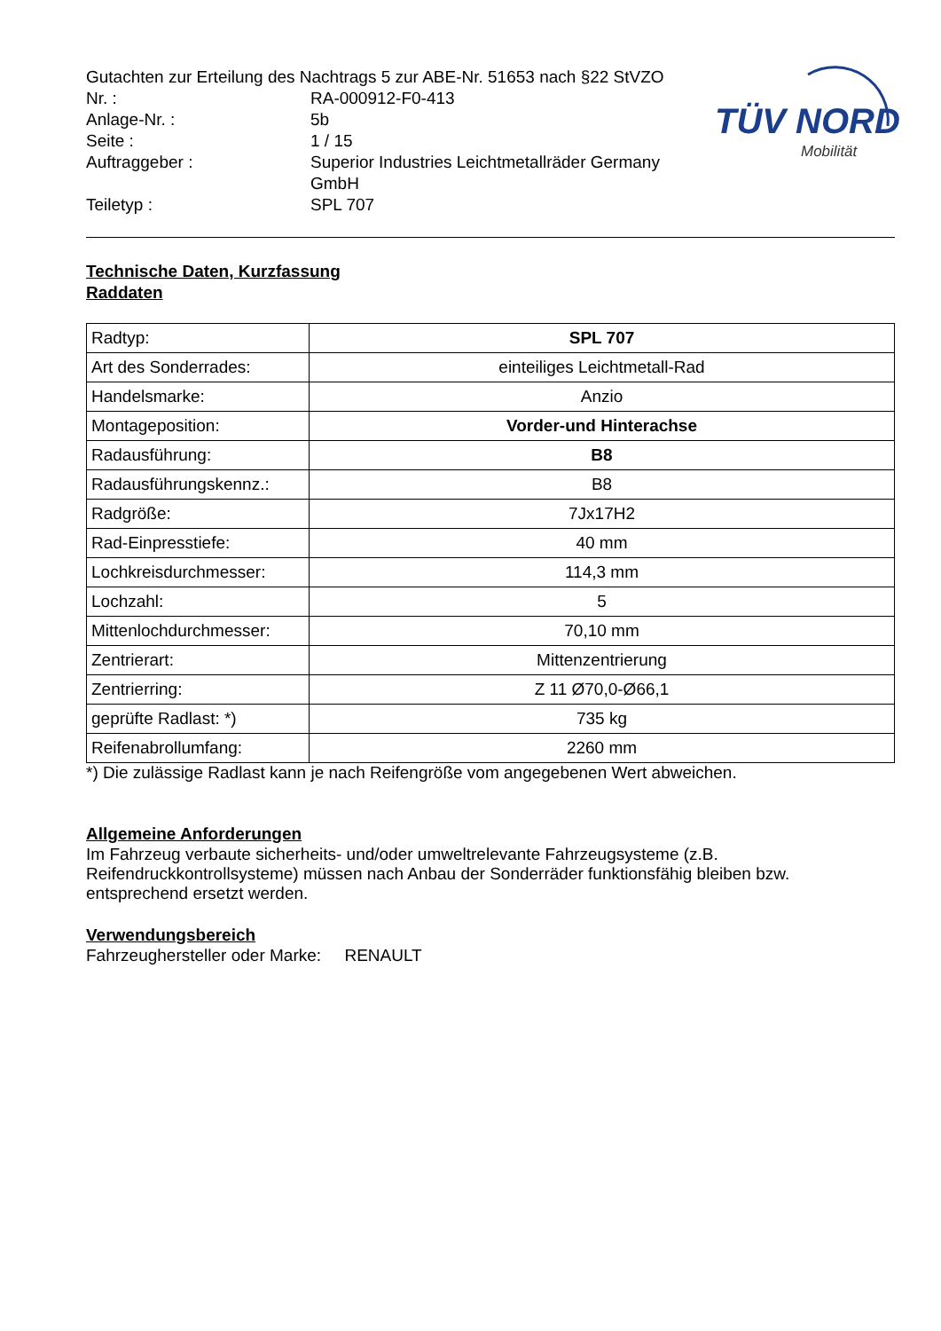TÜV NORD
Mobilität
Gutachten zur Erteilung des Nachtrags 5 zur ABE-Nr. 51653 nach §22 StVZO
Nr. : RA-000912-F0-413
Anlage-Nr. : 5b
Seite : 1 / 15
Auftraggeber : Superior Industries Leichtmetallräder Germany GmbH
Teiletyp : SPL 707
Technische Daten, Kurzfassung
Raddaten
| Radtyp: | SPL 707 |
| Art des Sonderrades: | einteiliges Leichtmetall-Rad |
| Handelsmarke: | Anzio |
| Montageposition: | Vorder-und Hinterachse |
| Radausführung: | B8 |
| Radausführungskennz.: | B8 |
| Radgröße: | 7Jx17H2 |
| Rad-Einpresstiefe: | 40 mm |
| Lochkreisdurchmesser: | 114,3 mm |
| Lochzahl: | 5 |
| Mittenlochdurchmesser: | 70,10 mm |
| Zentrierart: | Mittenzentrierung |
| Zentrierring: | Z 11 Ø70,0-Ø66,1 |
| geprüfte Radlast: *) | 735 kg |
| Reifenabrollumfang: | 2260 mm |
*) Die zulässige Radlast kann je nach Reifengröße vom angegebenen Wert abweichen.
Allgemeine Anforderungen
Im Fahrzeug verbaute sicherheits- und/oder umweltrelevante Fahrzeugsysteme (z.B. Reifendruckkontrollsysteme) müssen nach Anbau der Sonderräder funktionsfähig bleiben bzw. entsprechend ersetzt werden.
Verwendungsbereich
Fahrzeughersteller oder Marke: RENAULT